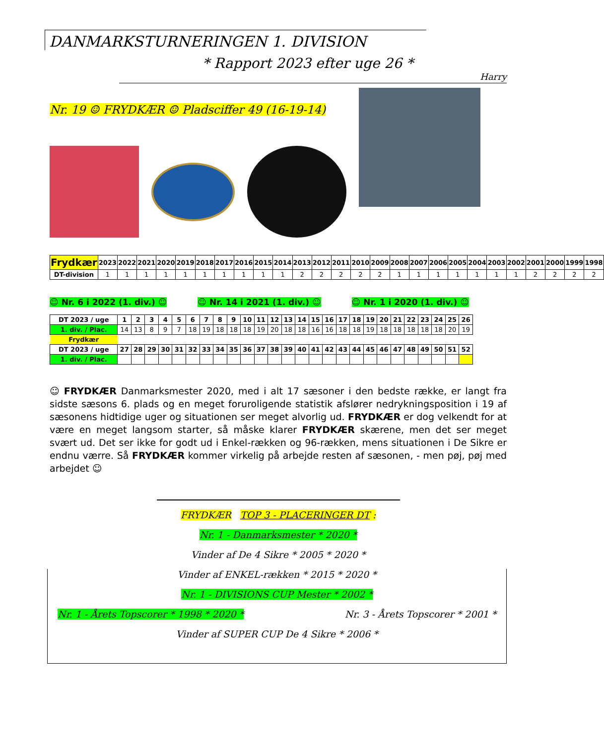DANMARKSTURNERINGEN 1. DIVISION
* Rapport 2023 efter uge 26 *
Harry
Nr. 19 ☺ FRYDKÆR ☺ Pladsciffer 49 (16-19-14)
| Frydkær | 2023 | 2022 | 2021 | 2020 | 2019 | 2018 | 2017 | 2016 | 2015 | 2014 | 2013 | 2012 | 2011 | 2010 | 2009 | 2008 | 2007 | 2006 | 2005 | 2004 | 2003 | 2002 | 2001 | 2000 | 1999 | 1998 |
| --- | --- | --- | --- | --- | --- | --- | --- | --- | --- | --- | --- | --- | --- | --- | --- | --- | --- | --- | --- | --- | --- | --- | --- | --- | --- | --- |
| DT-division | 1 | 1 | 1 | 1 | 1 | 1 | 1 | 1 | 1 | 1 | 2 | 2 | 2 | 2 | 2 | 1 | 1 | 1 | 1 | 1 | 1 | 1 | 2 | 2 | 2 | 2 |
☺ Nr. 6 i 2022 (1. div.) ☺ ☺ Nr. 14 i 2021 (1. div.) ☺ ☺ Nr. 1 i 2020 (1. div.) ☺
| DT 2023 / uge | 1 | 2 | 3 | 4 | 5 | 6 | 7 | 8 | 9 | 10 | 11 | 12 | 13 | 14 | 15 | 16 | 17 | 18 | 19 | 20 | 21 | 22 | 23 | 24 | 25 | 26 |
| --- | --- | --- | --- | --- | --- | --- | --- | --- | --- | --- | --- | --- | --- | --- | --- | --- | --- | --- | --- | --- | --- | --- | --- | --- | --- | --- |
| 1. div. / Plac. | 14 | 13 | 8 | 9 | 7 | 18 | 19 | 18 | 18 | 18 | 19 | 20 | 18 | 18 | 16 | 16 | 18 | 18 | 19 | 18 | 18 | 18 | 18 | 18 | 20 | 19 |
| Frydkær | | | | | | | | | | | | | | | | | | | | | | | | | | |
| DT 2023 / uge | 27 | 28 | 29 | 30 | 31 | 32 | 33 | 34 | 35 | 36 | 37 | 38 | 39 | 40 | 41 | 42 | 43 | 44 | 45 | 46 | 47 | 48 | 49 | 50 | 51 | 52 |
| 1. div. / Plac. | | | | | | | | | | | | | | | | | | | | | | | | | | |
☺ FRYDKÆR Danmarksmester 2020, med i alt 17 sæsoner i den bedste række, er langt fra sidste sæsons 6. plads og en meget foruroligende statistik afslører nedrykningsposition i 19 af sæsonens hidtidige uger og situationen ser meget alvorlig ud. FRYDKÆR er dog velkendt for at være en meget langsom starter, så måske klarer FRYDKÆR skærene, men det ser meget svært ud. Det ser ikke for godt ud i Enkel-rækken og 96-rækken, mens situationen i De Sikre er endnu værre. Så FRYDKÆR kommer virkelig på arbejde resten af sæsonen, - men pøj, pøj med arbejdet ☺
FRYDKÆR TOP 3 - PLACERINGER DT :
Nr. 1 - Danmarksmester * 2020 *
Vinder af De 4 Sikre * 2005 * 2020 *
Vinder af ENKEL-rækken * 2015 * 2020 *
Nr. 1 - DIVISIONS CUP Mester * 2002 *
Nr. 1 - Årets Topscorer * 1998 * 2020 * Nr. 3 - Årets Topscorer * 2001 *
Vinder af SUPER CUP De 4 Sikre * 2006 *